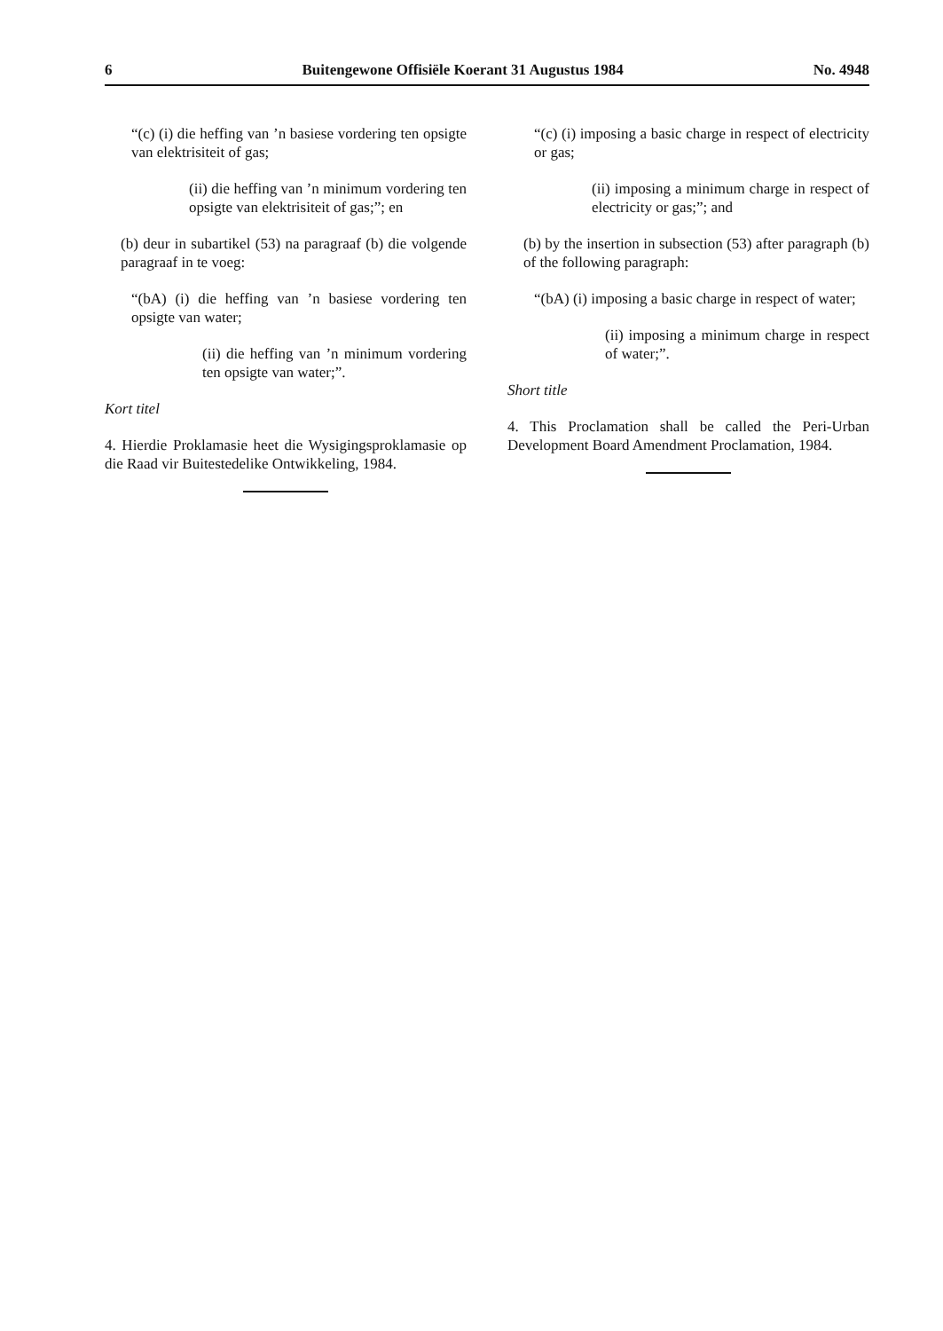6 Buitengewone Offisiële Koerant 31 Augustus 1984 No. 4948
“(c) (i) die heffing van ’n basiese vordering ten opsigte van elektrisiteit of gas;
(ii) die heffing van ’n minimum vordering ten opsigte van elektrisiteit of gas;”; en
(b) deur in subartikel (53) na paragraaf (b) die volgende paragraaf in te voeg:
“(bA) (i) die heffing van ’n basiese vordering ten opsigte van water;
(ii) die heffing van ’n minimum vordering ten opsigte van water;”.
Kort titel
4. Hierdie Proklamasie heet die Wysigingsproklamasie op die Raad vir Buitestedelike Ontwikkeling, 1984.
“(c) (i) imposing a basic charge in respect of electricity or gas;
(ii) imposing a minimum charge in respect of electricity or gas;”; and
(b) by the insertion in subsection (53) after paragraph (b) of the following paragraph:
“(bA) (i) imposing a basic charge in respect of water;
(ii) imposing a minimum charge in respect of water;”.
Short title
4. This Proclamation shall be called the Peri-Urban Development Board Amendment Proclamation, 1984.